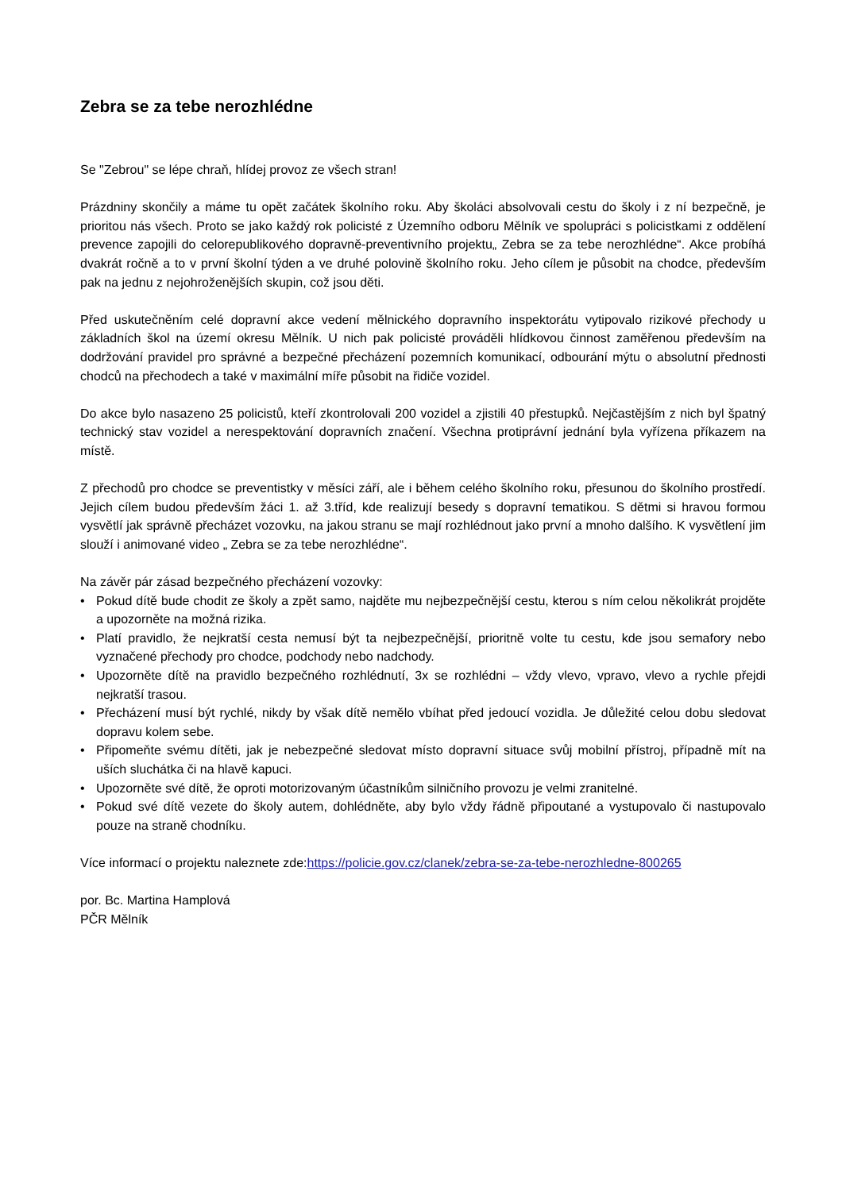Zebra se za tebe nerozhlédne
Se "Zebrou" se lépe chraň, hlídej provoz ze všech stran!
Prázdniny skončily a máme tu opět začátek školního roku. Aby školáci absolvovali cestu do školy i z ní bezpečně, je prioritou nás všech. Proto se jako každý rok policisté z Územního odboru Mělník ve spolupráci s policistkami z oddělení prevence zapojili do celorepublikového dopravně-preventivního projektu„ Zebra se za tebe nerozhlédne“. Akce probíhá dvakrát ročně a to v první školní týden a ve druhé polovině školního roku. Jeho cílem je působit na chodce, především pak na jednu z nejohroženějších skupin, což jsou děti.
Před uskutečněním celé dopravní akce vedení mělnického dopravního inspektorátu vytipovalo rizikové přechody u základních škol na území okresu Mělník. U nich pak policisté prováděli hlídkovou činnost zaměřenou především na dodržování pravidel pro správné a bezpečné přecházení pozemních komunikací, odbourání mýtu o absolutní přednosti chodců na přechodech a také v maximální míře působit na řidiče vozidel.
Do akce bylo nasazeno 25 policistů, kteří zkontrolovali 200 vozidel a zjistili 40 přestupků. Nejčastějším z nich byl špatný technický stav vozidel a nerespektování dopravních značení. Všechna protiprávní jednání byla vyřízena příkazem na místě.
Z přechodů pro chodce se preventistky v měsíci září, ale i během celého školního roku, přesunou do školního prostředí. Jejich cílem budou především žáci 1. až 3.tříd, kde realizují besedy s dopravní tematikou. S dětmi si hravou formou vysvětlí jak správně přecházet vozovku, na jakou stranu se mají rozhlédnout jako první a mnoho dalšího. K vysvětlení jim slouží i animované video „ Zebra se za tebe nerozhlédne“.
Na závěr pár zásad bezpečného přecházení vozovky:
• Pokud dítě bude chodit ze školy a zpět samo, najděte mu nejbezpečnější cestu, kterou s ním celou několikrát projděte a upozorněte na možná rizika.
• Platí pravidlo, že nejkratší cesta nemusí být ta nejbezpečnější, prioritně volte tu cestu, kde jsou semafory nebo vyznačené přechody pro chodce, podchody nebo nadchody.
• Upozorněte dítě na pravidlo bezpečného rozhlédnutí, 3x se rozhlédni – vždy vlevo, vpravo, vlevo a rychle přejdi nejkratší trasou.
• Přecházení musí být rychlé, nikdy by však dítě nemělo vbíhat před jedoucí vozidla. Je důležité celou dobu sledovat dopravu kolem sebe.
• Připomeňte svému dítěti, jak je nebezpečné sledovat místo dopravní situace svůj mobilní přístroj, případně mít na uších sluchátka či na hlavě kapuci.
• Upozorněte své dítě, že oproti motorizovaným účastníkům silničního provozu je velmi zranitelné.
• Pokud své dítě vezete do školy autem, dohlédněte, aby bylo vždy řádně připoutané a vystupovalo či nastupovalo pouze na straně chodníku.
Více informací o projektu naleznete zde:https://policie.gov.cz/clanek/zebra-se-za-tebe-nerozhledne-800265
por. Bc. Martina Hamplová
PČR Mělník